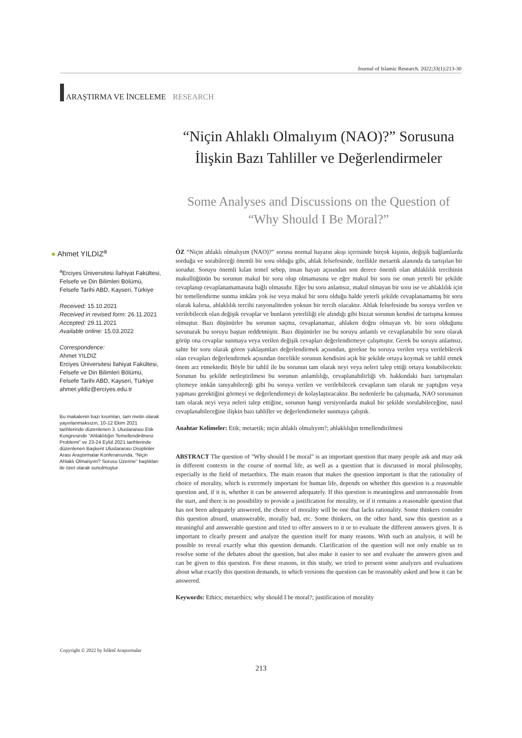Journal of Islamic Research. 2022;33(1):213-30
ARAŞTIRMA VE İNCELEME RESEARCH
“Niçin Ahlaklı Olmalıyım (NAO)?” Sorusuna İlişkin Bazı Tahliller ve Değerlendirmeler
Some Analyses and Discussions on the Question of “Why Should I Be Moral?”
● Ahmet YILDIZ<sup>a</sup>
<sup>a</sup> Erciyes Üniversitesi İlahiyat Fakültesi, Felsefe ve Din Bilimleri Bölümü, Felsefe Tarihi ABD, Kayseri, Türkiye
Received: 15.10.2021
Received in revised form: 26.11.2021
Accepted: 29.11.2021
Available online: 15.03.2022
Correspondence:
Ahmet YILDIZ
Erciyes Üniversitesi İlahiyat Fakültesi, Felsefe ve Din Bilimleri Bölümü, Felsefe Tarihi ABD, Kayseri, Türkiye
ahmet.yildiz@erciyes.edu.tr
Bu makalenin bazı kısımları, tam metin olarak yayınlanmaksızın, 10-12 Ekim 2021 tarihlerinde düzenlenen 3. Uluslararası Etik Kongresinde “Ahlaklılığın Temellendirilmesi Problemi” ve 23-24 Eylül 2021 tarihlerinde düzenlenen Başkent Uluslararası Disiplinler Arası Araştırmalar Konferansında, “Niçin Ahlaklı Olmalıyım? Sorusu Üzerine” başlıkları ile özet olarak sunulmuştur.
ÖZ “Niçin ahlaklı olmalıyım (NAO)?” sorusu normal hayatın akışı içerisinde birçok kişinin, değişik bağlamlarda sorduğu ve sorabileceği önemli bir soru olduğu gibi, ahlak felsefesinde, özellikle metaetik alanında da tartışılan bir sorudur. Soruyu önemli kılan temel sebep, insan hayatı açısından son derece önemli olan ahlaklılık tercihinin makullüğünün bu sorunun makul bir soru olup olmamasına ve eğer makul bir soru ise onun yeterli bir şekilde cevaplanıp cevaplanamamasına bağlı olmasıdır. Eğer bu soru anlamsız, makul olmayan bir soru ise ve ahlaklılık için bir temellendirme sunma imkânı yok ise veya makul bir soru olduğu halde yeterli şekilde cevaplanamamış bir soru olarak kalırsa, ahlaklılık tercihi rasyonaliteden yoksun bir tercih olacaktır. Ahlak felsefesinde bu soruya verilen ve verilebilecek olan değişik cevaplar ve bunların yeterliliği ele alındığı gibi bizzat sorunun kendisi de tartışma konusu olmuştur. Bazı düşünürler bu sorunun saçma, cevaplanamaz, ahlaken doğru olmayan vb. bir soru olduğunu savunarak bu soruyu baştan reddetmiştir. Bazı düşünürler ise bu soruyu anlamlı ve cevaplanabilir bir soru olarak görüp ona cevaplar sunmaya veya verilen değişik cevapları değerlendirmeye çalışmıştır. Gerek bu soruyu anlamsız, sahte bir soru olarak gören yaklaşımları değerlendirmek açısından, gerekse bu soruya verilen veya verilebilecek olan cevapları değerlendirmek açısından öncelikle sorunun kendisini açık bir şekilde ortaya koymak ve tahlil etmek önem arz etmektedir. Böyle bir tahlil ile bu sorunun tam olarak neyi veya neleri talep ettiği ortaya konabilecektir. Sorunun bu şekilde netleştirilmesi bu sorunun anlamlılığı, cevaplanabilirliği vb. hakkındaki bazı tartışmaları çözmeye imkân tanıyabileceği gibi bu soruya verilen ve verilebilecek cevapların tam olarak ne yaptığını veya yapması gerektiğini görmeyi ve değerlendirmeyi de kolaylaştıracaktır. Bu nedenlerle bu çalışmada, NAO sorusunun tam olarak neyi veya neleri talep ettiğine, sorunun hangi versiyonlarda makul bir şekilde sorulabileceğine, nasıl cevaplanabileceğine ilişkin bazı tahliller ve değerlendirmeler sunmaya çalıştık.
Anahtar Kelimeler: Etik; metaetik; niçin ahlaklı olmalıyım?; ahlaklılığın temellendirilmesi
ABSTRACT The question of "Why should I be moral" is an important question that many people ask and may ask in different contexts in the course of normal life, as well as a question that is discussed in moral philosophy, especially in the field of metaethics. The main reason that makes the question important is that the rationality of choice of morality, which is extremely important for human life, depends on whether this question is a reasonable question and, if it is, whether it can be answered adequately. If this question is meaningless and unreasonable from the start, and there is no possibility to provide a justification for morality, or if it remains a reasonable question that has not been adequately answered, the choice of morality will be one that lacks rationality. Some thinkers consider this question absurd, unanswerable, morally bad, etc. Some thinkers, on the other hand, saw this question as a meaningful and answerable question and tried to offer answers to it or to evaluate the different answers given. It is important to clearly present and analyze the question itself for many reasons. With such an analysis, it will be possible to reveal exactly what this question demands. Clarification of the question will not only enable us to resolve some of the debates about the question, but also make it easier to see and evaluate the answers given and can be given to this question. For these reasons, in this study, we tried to present some analyzes and evaluations about what exactly this question demands, in which versions the question can be reasonably asked and how it can be answered.
Keywords: Ethics; metaethics; why should I be moral?; justification of morality
Copyright © 2022 by İslâmî Araştırmalar
213